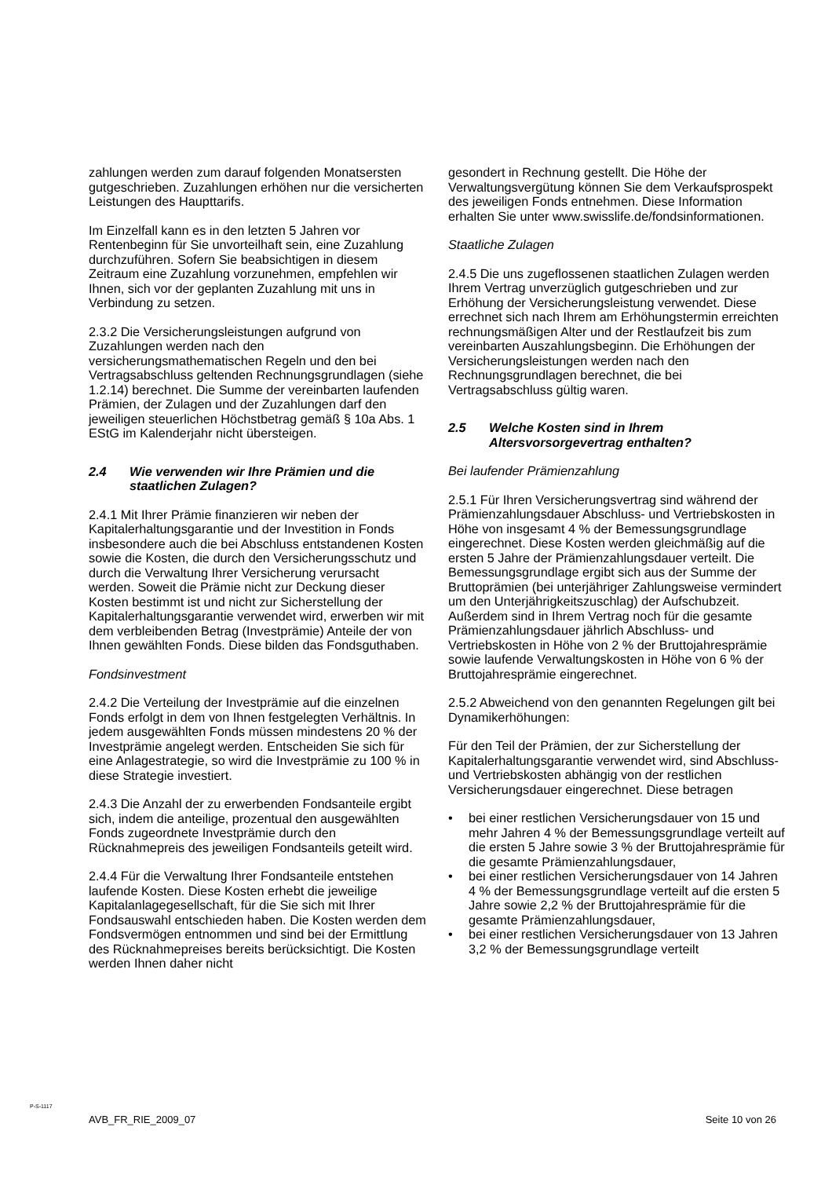zahlungen werden zum darauf folgenden Monatsersten gutgeschrieben. Zuzahlungen erhöhen nur die versicherten Leistungen des Haupttarifs.
Im Einzelfall kann es in den letzten 5 Jahren vor Rentenbeginn für Sie unvorteilhaft sein, eine Zuzahlung durchzuführen. Sofern Sie beabsichtigen in diesem Zeitraum eine Zuzahlung vorzunehmen, empfehlen wir Ihnen, sich vor der geplanten Zuzahlung mit uns in Verbindung zu setzen.
2.3.2 Die Versicherungsleistungen aufgrund von Zuzahlungen werden nach den versicherungsmathematischen Regeln und den bei Vertragsabschluss geltenden Rechnungsgrundlagen (siehe 1.2.14) berechnet. Die Summe der vereinbarten laufenden Prämien, der Zulagen und der Zuzahlungen darf den jeweiligen steuerlichen Höchstbetrag gemäß § 10a Abs. 1 EStG im Kalenderjahr nicht übersteigen.
2.4 Wie verwenden wir Ihre Prämien und die staatlichen Zulagen?
2.4.1 Mit Ihrer Prämie finanzieren wir neben der Kapitalerhaltungsgarantie und der Investition in Fonds insbesondere auch die bei Abschluss entstandenen Kosten sowie die Kosten, die durch den Versicherungsschutz und durch die Verwaltung Ihrer Versicherung verursacht werden. Soweit die Prämie nicht zur Deckung dieser Kosten bestimmt ist und nicht zur Sicherstellung der Kapitalerhaltungsgarantie verwendet wird, erwerben wir mit dem verbleibenden Betrag (Investprämie) Anteile der von Ihnen gewählten Fonds. Diese bilden das Fondsguthaben.
Fondsinvestment
2.4.2 Die Verteilung der Investprämie auf die einzelnen Fonds erfolgt in dem von Ihnen festgelegten Verhältnis. In jedem ausgewählten Fonds müssen mindestens 20 % der Investprämie angelegt werden. Entscheiden Sie sich für eine Anlagestrategie, so wird die Investprämie zu 100 % in diese Strategie investiert.
2.4.3 Die Anzahl der zu erwerbenden Fondsanteile ergibt sich, indem die anteilige, prozentual den ausgewählten Fonds zugeordnete Investprämie durch den Rücknahmepreis des jeweiligen Fondsanteils geteilt wird.
2.4.4 Für die Verwaltung Ihrer Fondsanteile entstehen laufende Kosten. Diese Kosten erhebt die jeweilige Kapitalanlagegesellschaft, für die Sie sich mit Ihrer Fondsauswahl entschieden haben. Die Kosten werden dem Fondsvermögen entnommen und sind bei der Ermittlung des Rücknahmepreises bereits berücksichtigt. Die Kosten werden Ihnen daher nicht
gesondert in Rechnung gestellt. Die Höhe der Verwaltungsvergütung können Sie dem Verkaufsprospekt des jeweiligen Fonds entnehmen. Diese Information erhalten Sie unter www.swisslife.de/fondsinformationen.
Staatliche Zulagen
2.4.5 Die uns zugeflossenen staatlichen Zulagen werden Ihrem Vertrag unverzüglich gutgeschrieben und zur Erhöhung der Versicherungsleistung verwendet. Diese errechnet sich nach Ihrem am Erhöhungstermin erreichten rechnungsmäßigen Alter und der Restlaufzeit bis zum vereinbarten Auszahlungsbeginn. Die Erhöhungen der Versicherungsleistungen werden nach den Rechnungsgrundlagen berechnet, die bei Vertragsabschluss gültig waren.
2.5 Welche Kosten sind in Ihrem Altersvorsorgevertrag enthalten?
Bei laufender Prämienzahlung
2.5.1 Für Ihren Versicherungsvertrag sind während der Prämienzahlungsdauer Abschluss- und Vertriebskosten in Höhe von insgesamt 4 % der Bemessungsgrundlage eingerechnet. Diese Kosten werden gleichmäßig auf die ersten 5 Jahre der Prämienzahlungsdauer verteilt. Die Bemessungsgrundlage ergibt sich aus der Summe der Bruttoprämien (bei unterjähriger Zahlungsweise vermindert um den Unterjährigkeitszuschlag) der Aufschubzeit. Außerdem sind in Ihrem Vertrag noch für die gesamte Prämienzahlungsdauer jährlich Abschluss- und Vertriebskosten in Höhe von 2 % der Bruttojahresprämie sowie laufende Verwaltungskosten in Höhe von 6 % der Bruttojahresprämie eingerechnet.
2.5.2 Abweichend von den genannten Regelungen gilt bei Dynamikerhöhungen:
Für den Teil der Prämien, der zur Sicherstellung der Kapitalerhaltungsgarantie verwendet wird, sind Abschluss- und Vertriebskosten abhängig von der restlichen Versicherungsdauer eingerechnet. Diese betragen
• bei einer restlichen Versicherungsdauer von 15 und mehr Jahren 4 % der Bemessungsgrundlage verteilt auf die ersten 5 Jahre sowie 3 % der Bruttojahresprämie für die gesamte Prämienzahlungsdauer,
• bei einer restlichen Versicherungsdauer von 14 Jahren 4 % der Bemessungsgrundlage verteilt auf die ersten 5 Jahre sowie 2,2 % der Bruttojahresprämie für die gesamte Prämienzahlungsdauer,
• bei einer restlichen Versicherungsdauer von 13 Jahren 3,2 % der Bemessungsgrundlage verteilt
P-S-1117
AVB_FR_RIE_2009_07 Seite 10 von 26